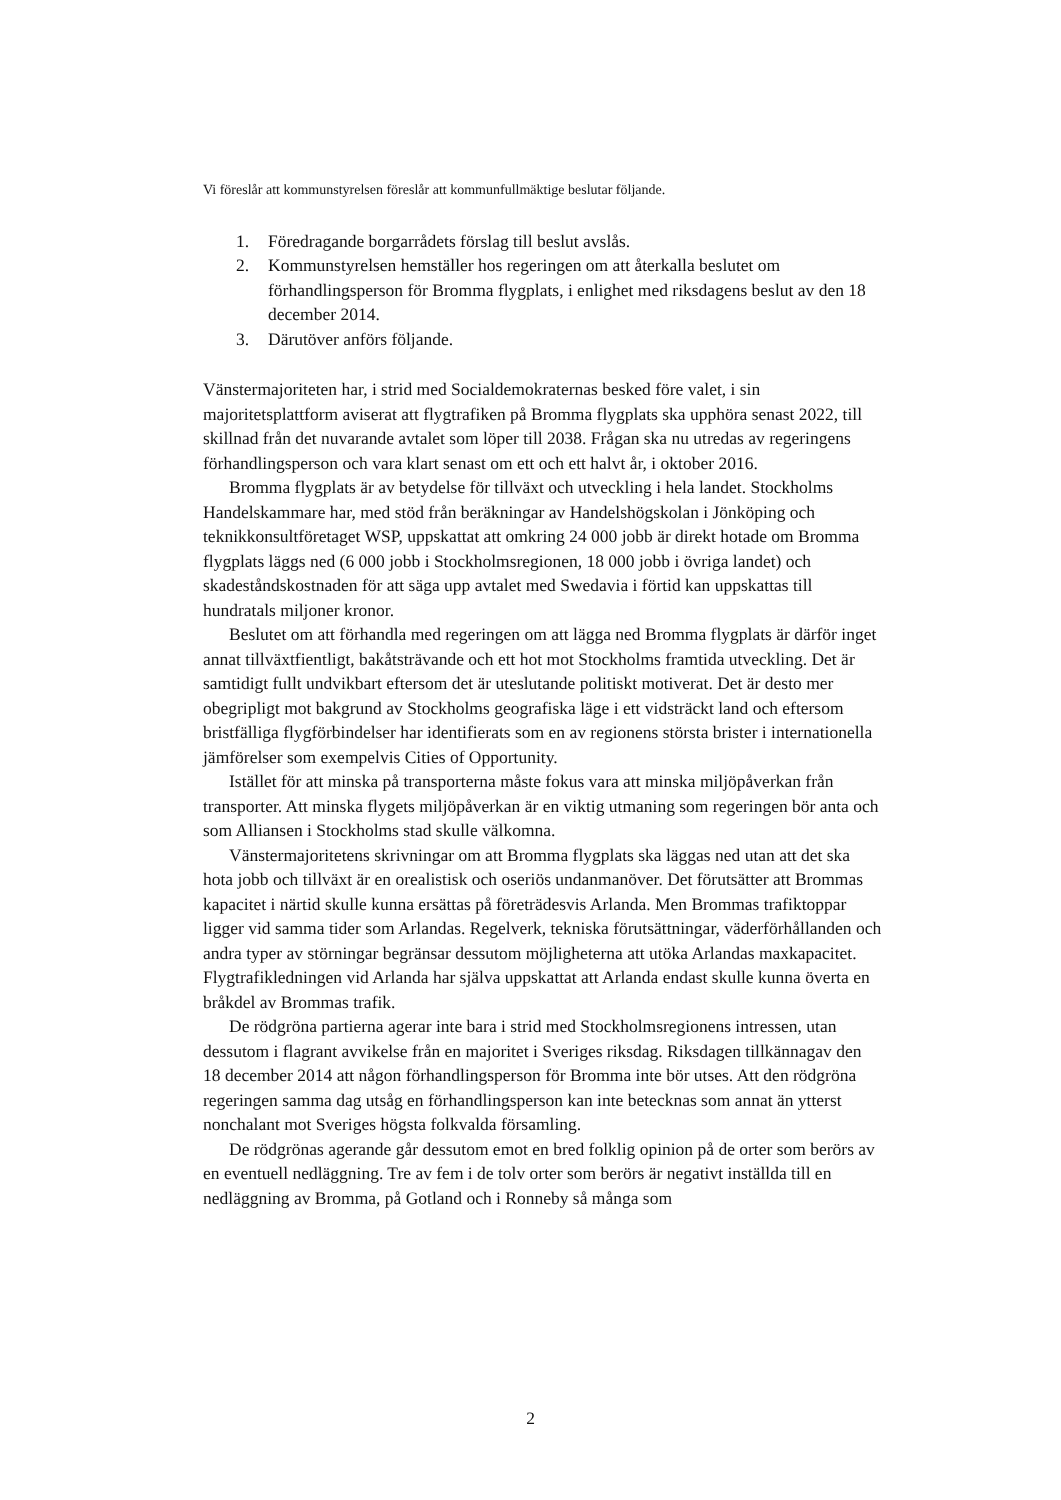Vi föreslår att kommunstyrelsen föreslår att kommunfullmäktige beslutar följande.
1. Föredragande borgarrådets förslag till beslut avslås.
2. Kommunstyrelsen hemställer hos regeringen om att återkalla beslutet om förhandlingsperson för Bromma flygplats, i enlighet med riksdagens beslut av den 18 december 2014.
3. Därutöver anförs följande.
Vänstermajoriteten har, i strid med Socialdemokraternas besked före valet, i sin majoritetsplattform aviserat att flygtrafiken på Bromma flygplats ska upphöra senast 2022, till skillnad från det nuvarande avtalet som löper till 2038. Frågan ska nu utredas av regeringens förhandlingsperson och vara klart senast om ett och ett halvt år, i oktober 2016.
Bromma flygplats är av betydelse för tillväxt och utveckling i hela landet. Stockholms Handelskammare har, med stöd från beräkningar av Handelshögskolan i Jönköping och teknikkonsultföretaget WSP, uppskattat att omkring 24 000 jobb är direkt hotade om Bromma flygplats läggs ned (6 000 jobb i Stockholmsregionen, 18 000 jobb i övriga landet) och skadeståndskostnaden för att säga upp avtalet med Swedavia i förtid kan uppskattas till hundratals miljoner kronor.
Beslutet om att förhandla med regeringen om att lägga ned Bromma flygplats är därför inget annat tillväxtfientligt, bakåtsträvande och ett hot mot Stockholms framtida utveckling. Det är samtidigt fullt undvikbart eftersom det är uteslutande politiskt motiverat. Det är desto mer obegripligt mot bakgrund av Stockholms geografiska läge i ett vidsträckt land och eftersom bristfälliga flygförbindelser har identifierats som en av regionens största brister i internationella jämförelser som exempelvis Cities of Opportunity.
Istället för att minska på transporterna måste fokus vara att minska miljöpåverkan från transporter. Att minska flygets miljöpåverkan är en viktig utmaning som regeringen bör anta och som Alliansen i Stockholms stad skulle välkomna.
Vänstermajoritetens skrivningar om att Bromma flygplats ska läggas ned utan att det ska hota jobb och tillväxt är en orealistisk och oseriös undanmanöver. Det förutsätter att Brommas kapacitet i närtid skulle kunna ersättas på företrädesvis Arlanda. Men Brommas trafiktoppar ligger vid samma tider som Arlandas. Regelverk, tekniska förutsättningar, väderförhållanden och andra typer av störningar begränsar dessutom möjligheterna att utöka Arlandas maxkapacitet. Flygtrafikledningen vid Arlanda har själva uppskattat att Arlanda endast skulle kunna överta en bråkdel av Brommas trafik.
De rödgröna partierna agerar inte bara i strid med Stockholmsregionens intressen, utan dessutom i flagrant avvikelse från en majoritet i Sveriges riksdag. Riksdagen tillkännagav den 18 december 2014 att någon förhandlingsperson för Bromma inte bör utses. Att den rödgröna regeringen samma dag utsåg en förhandlingsperson kan inte betecknas som annat än ytterst nonchalant mot Sveriges högsta folkvalda församling.
De rödgrönas agerande går dessutom emot en bred folklig opinion på de orter som berörs av en eventuell nedläggning. Tre av fem i de tolv orter som berörs är negativt inställda till en nedläggning av Bromma, på Gotland och i Ronneby så många som
2